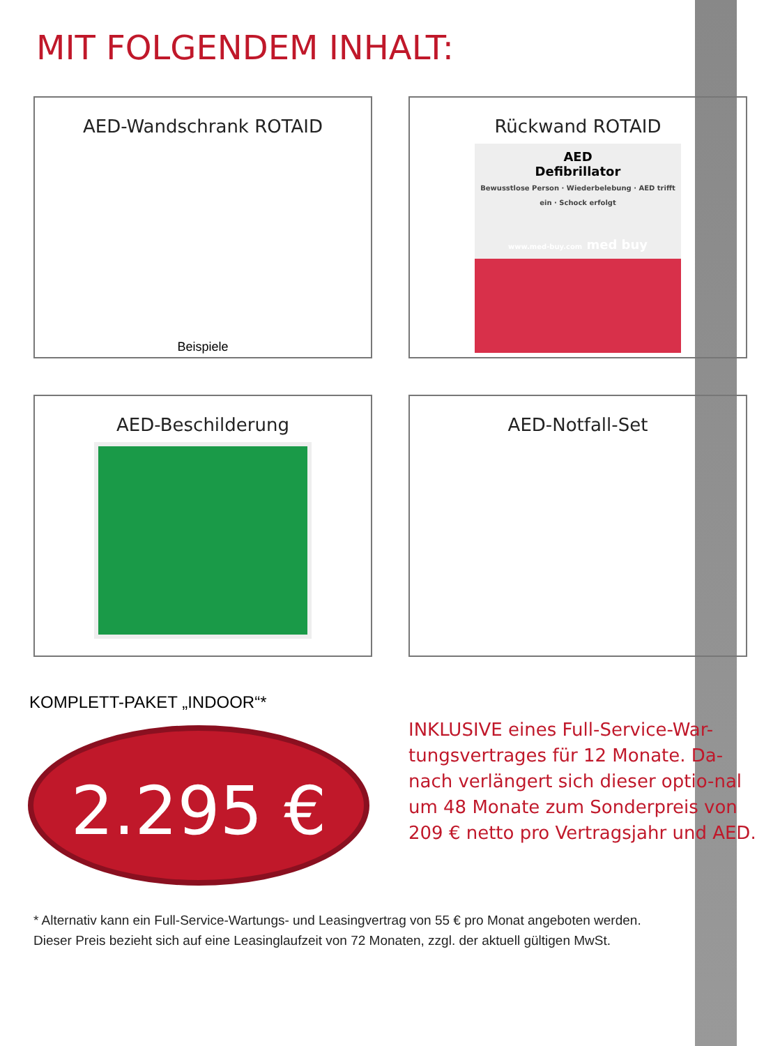MIT FOLGENDEM INHALT:
AED-Wandschrank ROTAID
Beispiele
Rückwand ROTAID
AED
Defibrillator
Bewusstlose Person · Wiederbelebung · AED trifft ein · Schock erfolgt
www.med-buy.com med buy
AED-Beschilderung
AED-Notfall-Set
KOMPLETT-PAKET „INDOOR“*
2.295 €
INKLUSIVE eines Full-Service-War-tungsvertrages für 12 Monate. Da-nach verlängert sich dieser optio-nal um 48 Monate zum Sonderpreis von 209 € netto pro Vertragsjahr und AED.
* Alternativ kann ein Full-Service-Wartungs- und Leasingvertrag von 55 € pro Monat angeboten werden.
Dieser Preis bezieht sich auf eine Leasinglaufzeit von 72 Monaten, zzgl. der aktuell gültigen MwSt.